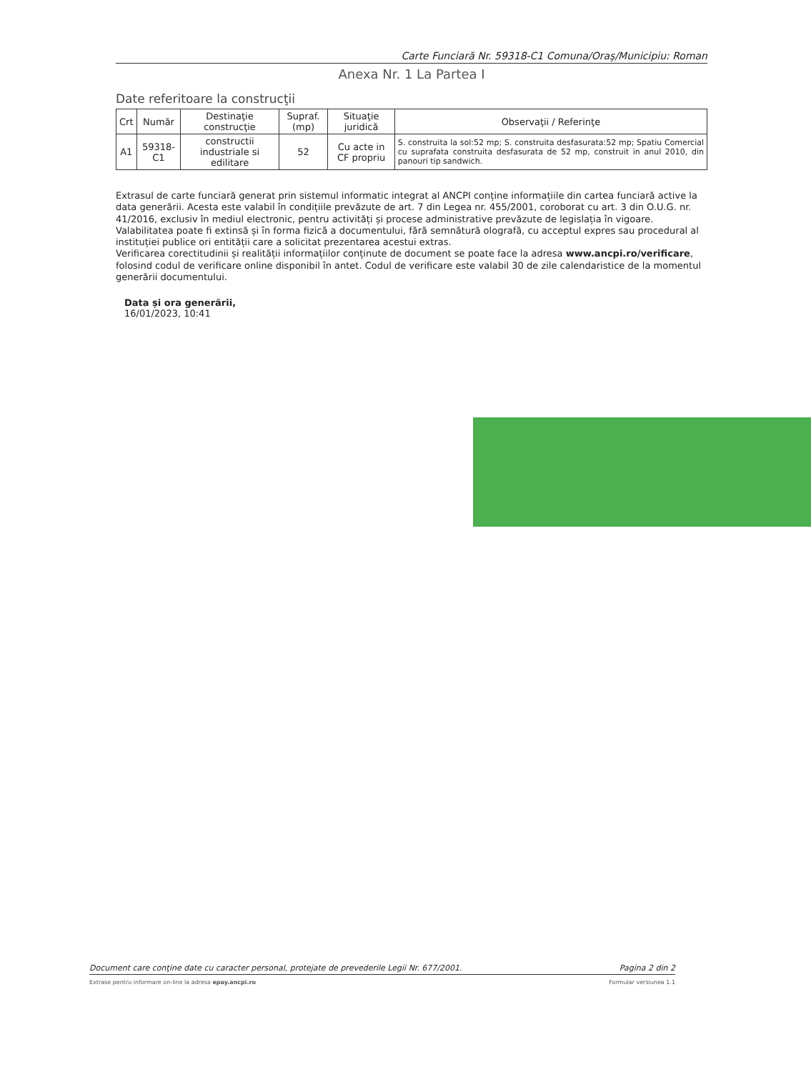Carte Funciară Nr. 59318-C1 Comuna/Oraş/Municipiu: Roman
Anexa Nr. 1 La Partea I
Date referitoare la construcţii
| Crt | Număr | Destinaţie construcţie | Supraf. (mp) | Situaţie juridică | Observaţii / Referinţe |
| --- | --- | --- | --- | --- | --- |
| A1 | 59318-C1 | constructii industriale si edilitare | 52 | Cu acte in CF propriu | S. construita la sol:52 mp; S. construita desfasurata:52 mp; Spatiu Comercial cu suprafata construita desfasurata de 52 mp, construit in anul 2010, din panouri tip sandwich. |
Extrasul de carte funciară generat prin sistemul informatic integrat al ANCPI conține informațiile din cartea funciară active la data generării. Acesta este valabil în condițiile prevăzute de art. 7 din Legea nr. 455/2001, coroborat cu art. 3 din O.U.G. nr. 41/2016, exclusiv în mediul electronic, pentru activități și procese administrative prevăzute de legislația în vigoare. Valabilitatea poate fi extinsă și în forma fizică a documentului, fără semnătură olografă, cu acceptul expres sau procedural al instituției publice ori entității care a solicitat prezentarea acestui extras.
Verificarea corectitudinii și realității informațiilor conținute de document se poate face la adresa www.ancpi.ro/verificare, folosind codul de verificare online disponibil în antet. Codul de verificare este valabil 30 de zile calendaristice de la momentul generării documentului.
Data și ora generării,
16/01/2023, 10:41
Document care conţine date cu caracter personal, protejate de prevederile Legii Nr. 677/2001. Pagina 2 din 2
Extrase pentru informare on-line la adresa epay.ancpi.ro Formular versiunea 1.1